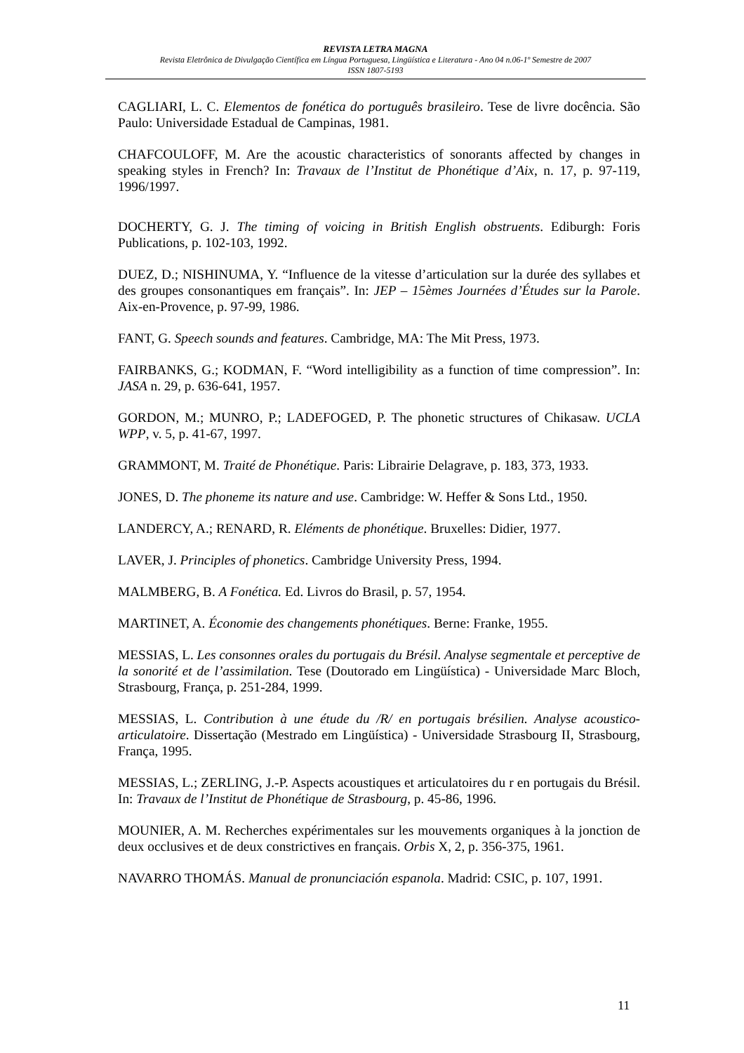REVISTA LETRA MAGNA
Revista Eletrônica de Divulgação Científica em Língua Portuguesa, Lingüística e Literatura - Ano 04 n.06-1º Semestre de 2007
ISSN 1807-5193
CAGLIARI, L. C. Elementos de fonética do português brasileiro. Tese de livre docência. São Paulo: Universidade Estadual de Campinas, 1981.
CHAFCOULOFF, M. Are the acoustic characteristics of sonorants affected by changes in speaking styles in French? In: Travaux de l’Institut de Phonétique d’Aix, n. 17, p. 97-119, 1996/1997.
DOCHERTY, G. J. The timing of voicing in British English obstruents. Ediburgh: Foris Publications, p. 102-103, 1992.
DUEZ, D.; NISHINUMA, Y. “Influence de la vitesse d’articulation sur la durée des syllabes et des groupes consonantiques em français”. In: JEP – 15èmes Journées d’Études sur la Parole. Aix-en-Provence, p. 97-99, 1986.
FANT, G. Speech sounds and features. Cambridge, MA: The Mit Press, 1973.
FAIRBANKS, G.; KODMAN, F. “Word intelligibility as a function of time compression”. In: JASA n. 29, p. 636-641, 1957.
GORDON, M.; MUNRO, P.; LADEFOGED, P. The phonetic structures of Chikasaw. UCLA WPP, v. 5, p. 41-67, 1997.
GRAMMONT, M. Traité de Phonétique. Paris: Librairie Delagrave, p. 183, 373, 1933.
JONES, D. The phoneme its nature and use. Cambridge: W. Heffer & Sons Ltd., 1950.
LANDERCY, A.; RENARD, R. Eléments de phonétique. Bruxelles: Didier, 1977.
LAVER, J. Principles of phonetics. Cambridge University Press, 1994.
MALMBERG, B. A Fonética. Ed. Livros do Brasil, p. 57, 1954.
MARTINET, A. Économie des changements phonétiques. Berne: Franke, 1955.
MESSIAS, L. Les consonnes orales du portugais du Brésil. Analyse segmentale et perceptive de la sonorité et de l’assimilation. Tese (Doutorado em Lingüística) - Universidade Marc Bloch, Strasbourg, França, p. 251-284, 1999.
MESSIAS, L. Contribution à une étude du /R/ en portugais brésilien. Analyse acoustico-articulatoire. Dissertação (Mestrado em Lingüística) - Universidade Strasbourg II, Strasbourg, França, 1995.
MESSIAS, L.; ZERLING, J.-P. Aspects acoustiques et articulatoires du r en portugais du Brésil. In: Travaux de l’Institut de Phonétique de Strasbourg, p. 45-86, 1996.
MOUNIER, A. M. Recherches expérimentales sur les mouvements organiques à la jonction de deux occlusives et de deux constrictives en français. Orbis X, 2, p. 356-375, 1961.
NAVARRO THOMÁS. Manual de pronunciación espanola. Madrid: CSIC, p. 107, 1991.
11